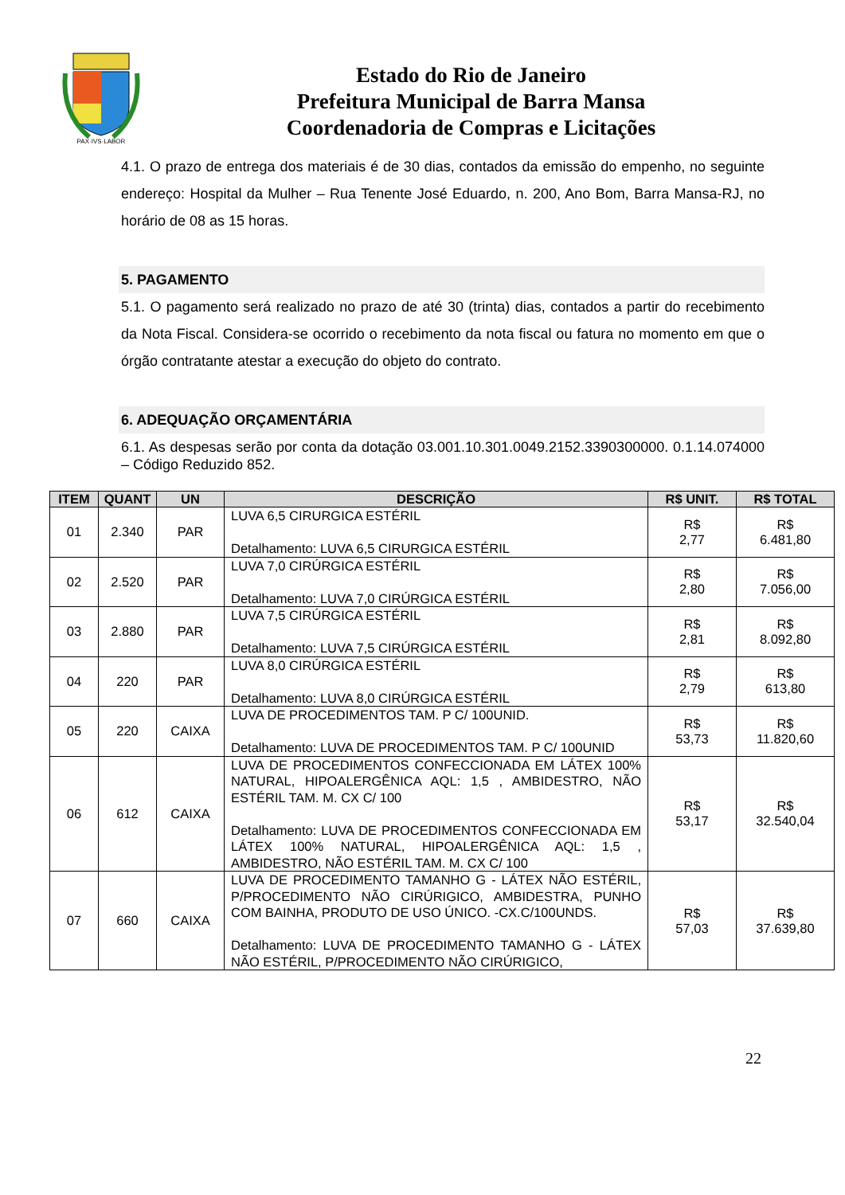PAX·IVS·LABOR
Estado do Rio de Janeiro
Prefeitura Municipal de Barra Mansa
Coordenadoria de Compras e Licitações
4.1. O prazo de entrega dos materiais é de 30 dias, contados da emissão do empenho, no seguinte endereço: Hospital da Mulher – Rua Tenente José Eduardo, n. 200, Ano Bom, Barra Mansa-RJ, no horário de 08 as 15 horas.
5. PAGAMENTO
5.1. O pagamento será realizado no prazo de até 30 (trinta) dias, contados a partir do recebimento da Nota Fiscal. Considera-se ocorrido o recebimento da nota fiscal ou fatura no momento em que o órgão contratante atestar a execução do objeto do contrato.
6. ADEQUAÇÃO ORÇAMENTÁRIA
6.1. As despesas serão por conta da dotação 03.001.10.301.0049.2152.3390300000. 0.1.14.074000 – Código Reduzido 852.
| ITEM | QUANT | UN | DESCRIÇÃO | R$ UNIT. | R$ TOTAL |
| --- | --- | --- | --- | --- | --- |
| 01 | 2.340 | PAR | LUVA 6,5 CIRURGICA ESTÉRIL Detalhamento: LUVA 6,5 CIRURGICA ESTÉRIL | R$ 2,77 | R$ 6.481,80 |
| 02 | 2.520 | PAR | LUVA 7,0 CIRÚRGICA ESTÉRIL Detalhamento: LUVA 7,0 CIRÚRGICA ESTÉRIL | R$ 2,80 | R$ 7.056,00 |
| 03 | 2.880 | PAR | LUVA 7,5 CIRÚRGICA ESTÉRIL Detalhamento: LUVA 7,5 CIRÚRGICA ESTÉRIL | R$ 2,81 | R$ 8.092,80 |
| 04 | 220 | PAR | LUVA 8,0 CIRÚRGICA ESTÉRIL Detalhamento: LUVA 8,0 CIRÚRGICA ESTÉRIL | R$ 2,79 | R$ 613,80 |
| 05 | 220 | CAIXA | LUVA DE PROCEDIMENTOS TAM. P C/ 100UNID. Detalhamento: LUVA DE PROCEDIMENTOS TAM. P C/ 100UNID | R$ 53,73 | R$ 11.820,60 |
| 06 | 612 | CAIXA | LUVA DE PROCEDIMENTOS CONFECCIONADA EM LÁTEX 100% NATURAL, HIPOALERGÊNICA AQL: 1,5 , AMBIDESTRO, NÃO ESTÉRIL TAM. M. CX C/ 100 Detalhamento: LUVA DE PROCEDIMENTOS CONFECCIONADA EM LÁTEX 100% NATURAL, HIPOALERGÊNICA AQL: 1,5 , AMBIDESTRO, NÃO ESTÉRIL TAM. M. CX C/ 100 | R$ 53,17 | R$ 32.540,04 |
| 07 | 660 | CAIXA | LUVA DE PROCEDIMENTO TAMANHO G - LÁTEX NÃO ESTÉRIL, P/PROCEDIMENTO NÃO CIRÚRIGICO, AMBIDESTRA, PUNHO COM BAINHA, PRODUTO DE USO ÚNICO. -CX.C/100UNDS. Detalhamento: LUVA DE PROCEDIMENTO TAMANHO G - LÁTEX NÃO ESTÉRIL, P/PROCEDIMENTO NÃO CIRÚRIGICO, | R$ 57,03 | R$ 37.639,80 |
22